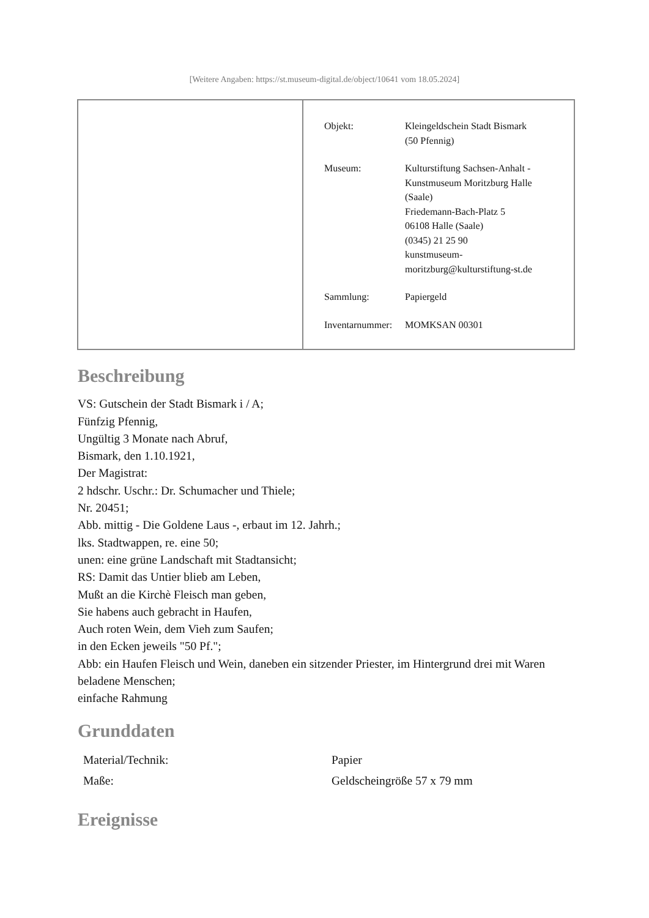[Weitere Angaben: https://st.museum-digital.de/object/10641 vom 18.05.2024]
| Objekt: | Kleingeldschein Stadt Bismark (50 Pfennig) |
| Museum: | Kulturstiftung Sachsen-Anhalt - Kunstmuseum Moritzburg Halle (Saale) Friedemann-Bach-Platz 5 06108 Halle (Saale) (0345) 21 25 90 kunstmuseum- moritzburg@kulturstiftung-st.de |
| Sammlung: | Papiergeld |
| Inventarnummer: | MOMKSAN 00301 |
Beschreibung
VS: Gutschein der Stadt Bismark i / A;
Fünfzig Pfennig,
Ungültig 3 Monate nach Abruf,
Bismark, den 1.10.1921,
Der Magistrat:
2 hdschr. Uschr.: Dr. Schumacher und Thiele;
Nr. 20451;
Abb. mittig - Die Goldene Laus -, erbaut im 12. Jahrh.;
lks. Stadtwappen, re. eine 50;
unen: eine grüne Landschaft mit Stadtansicht;
RS: Damit das Untier blieb am Leben,
Mußt an die Kirchè Fleisch man geben,
Sie habens auch gebracht in Haufen,
Auch roten Wein, dem Vieh zum Saufen;
in den Ecken jeweils "50 Pf.";
Abb: ein Haufen Fleisch und Wein, daneben ein sitzender Priester, im Hintergrund drei mit Waren beladene Menschen;
einfache Rahmung
Grunddaten
| Material/Technik: | Papier |
| Maße: | Geldscheingröße 57 x 79 mm |
Ereignisse